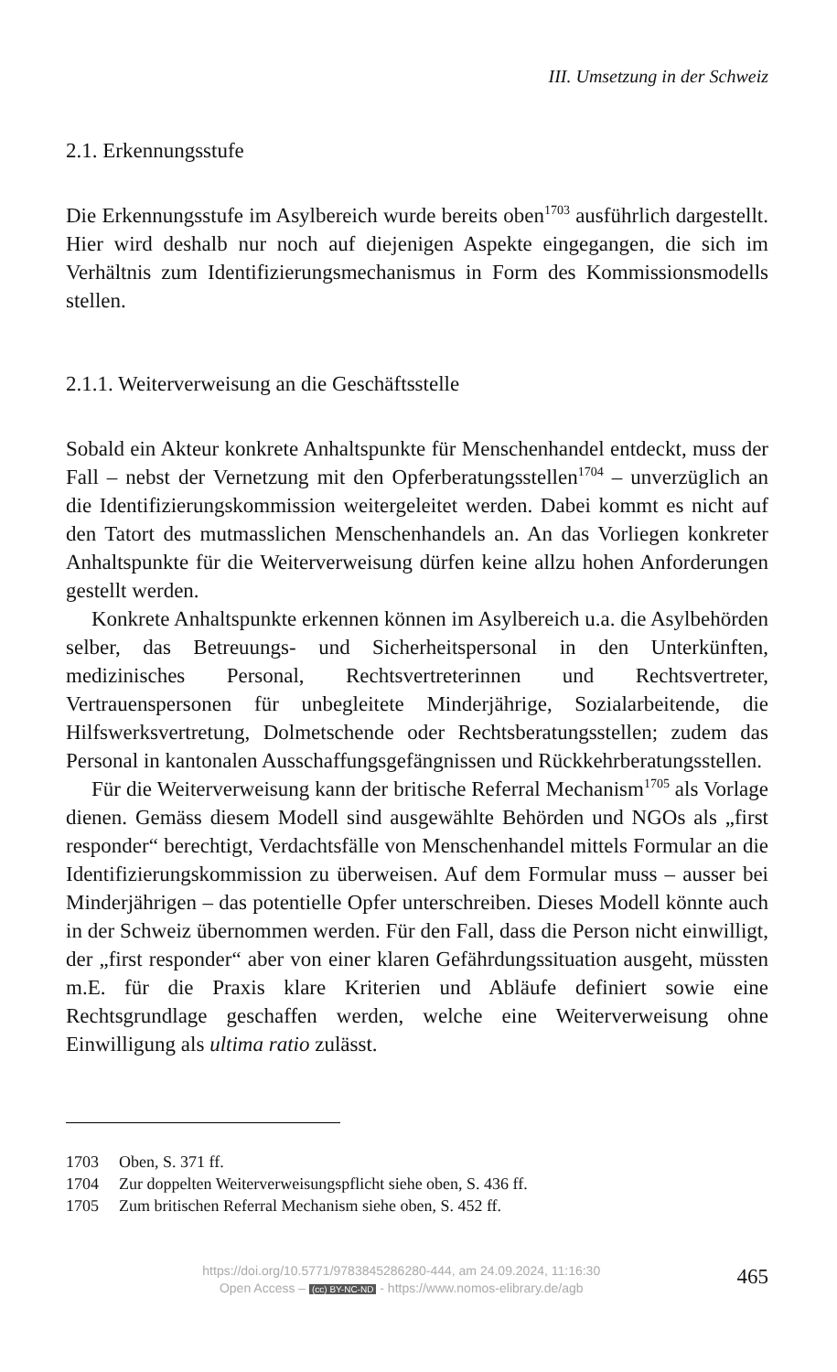III. Umsetzung in der Schweiz
2.1. Erkennungsstufe
Die Erkennungsstufe im Asylbereich wurde bereits oben<sup>1703</sup> ausführlich dargestellt. Hier wird deshalb nur noch auf diejenigen Aspekte eingegangen, die sich im Verhältnis zum Identifizierungsmechanismus in Form des Kommissionsmodells stellen.
2.1.1. Weiterverweisung an die Geschäftsstelle
Sobald ein Akteur konkrete Anhaltspunkte für Menschenhandel entdeckt, muss der Fall – nebst der Vernetzung mit den Opferberatungsstellen<sup>1704</sup> – unverzüglich an die Identifizierungskommission weitergeleitet werden. Dabei kommt es nicht auf den Tatort des mutmasslichen Menschenhandels an. An das Vorliegen konkreter Anhaltspunkte für die Weiterverweisung dürfen keine allzu hohen Anforderungen gestellt werden.
Konkrete Anhaltspunkte erkennen können im Asylbereich u.a. die Asylbehörden selber, das Betreuungs- und Sicherheitspersonal in den Unterkünften, medizinisches Personal, Rechtsvertreterinnen und Rechtsvertreter, Vertrauenspersonen für unbegleitete Minderjährige, Sozialarbeitende, die Hilfswerksvertretung, Dolmetschende oder Rechtsberatungsstellen; zudem das Personal in kantonalen Ausschaffungsgefängnissen und Rückkehrberatungsstellen.
Für die Weiterverweisung kann der britische Referral Mechanism<sup>1705</sup> als Vorlage dienen. Gemäss diesem Modell sind ausgewählte Behörden und NGOs als „first responder“ berechtigt, Verdachtsfälle von Menschenhandel mittels Formular an die Identifizierungskommission zu überweisen. Auf dem Formular muss – ausser bei Minderjährigen – das potentielle Opfer unterschreiben. Dieses Modell könnte auch in der Schweiz übernommen werden. Für den Fall, dass die Person nicht einwilligt, der „first responder“ aber von einer klaren Gefährdungssituation ausgeht, müssten m.E. für die Praxis klare Kriterien und Abläufe definiert sowie eine Rechtsgrundlage geschaffen werden, welche eine Weiterverweisung ohne Einwilligung als ultima ratio zulässt.
1703 Oben, S. 371 ff.
1704 Zur doppelten Weiterverweisungspflicht siehe oben, S. 436 ff.
1705 Zum britischen Referral Mechanism siehe oben, S. 452 ff.
https://doi.org/10.5771/9783845286280-444, am 24.09.2024, 11:16:30
Open Access – (cc) BY-NC-ND - https://www.nomos-elibrary.de/agb
465